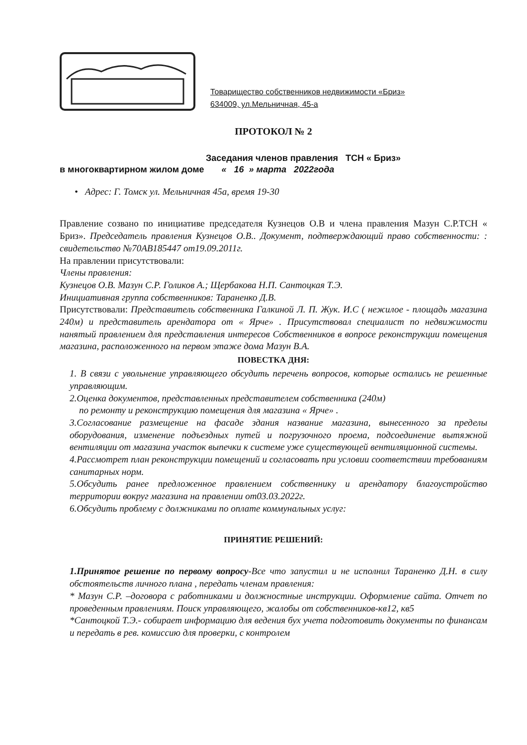Товарищество собственников недвижимости «Бриз»
634009, ул.Мельничная, 45-а
ПРОТОКОЛ № 2
Заседания членов правления ТСН « Бриз»
в многоквартирном жилом доме « 16 » марта 2022года
• Адрес: Г. Томск ул. Мельничная 45а, время 19-30
Правление созвано по инициативе председателя Кузнецов О.В и члена правления Мазун С.Р.ТСН « Бриз». Председатель правления Кузнецов О.В.. Документ, подтверждающий право собственности: : свидетельство №70АВ185447 от19.09.2011г.
На правлении присутствовали:
Члены правления:
Кузнецов О.В. Мазун С.Р. Голиков А.; Щербакова Н.П. Сантоцкая Т.Э.
Инициативная группа собственников: Тараненко Д.В.
Присутствовали: Представитель собственника Галкиной Л. П. Жук. И.С ( нежилое - площадь магазина 240м) и представитель арендатора от « Ярче» . Присутствовал специалист по недвижимости нанятый правлением для представления интересов Собственников в вопросе реконструкции помещения магазина, расположенного на первом этаже дома Мазун В.А.
ПОВЕСТКА ДНЯ:
1. В связи с увольнение управляющего обсудить перечень вопросов, которые остались не решенные управляющим.
2.Оценка документов, представленных представителем собственника (240м)
по ремонту и реконструкцию помещения для магазина « Ярче» .
3.Согласование размещение на фасаде здания название магазина, вынесенного за пределы оборудования, изменение подъездных путей и погрузочного проема, подсоединение вытяжной вентиляции от магазина участок выпечки к системе уже существующей вентиляционной системы.
4.Рассмотрет план реконструкции помещений и согласовать при условии соответствии требованиям санитарных норм.
5.Обсудить ранее предложенное правлением собственнику и арендатору благоустройство территории вокруг магазина на правлении от03.03.2022г.
6.Обсудить проблему с должниками по оплате коммунальных услуг:
ПРИНЯТИЕ РЕШЕНИЙ:
1.Принятое решение по первому вопросу-Все что запустил и не исполнил Тараненко Д.Н. в силу обстоятельств личного плана , передать членам правления:
* Мазун С.Р. –договора с работниками и должностные инструкции. Оформление сайта. Отчет по проведенным правлениям. Поиск управляющего, жалобы от собственников-кв12, кв5
*Сантоцкой Т.Э.- собирает информацию для ведения бух учета подготовить документы по финансам и передать в рев. комиссию для проверки, с контролем